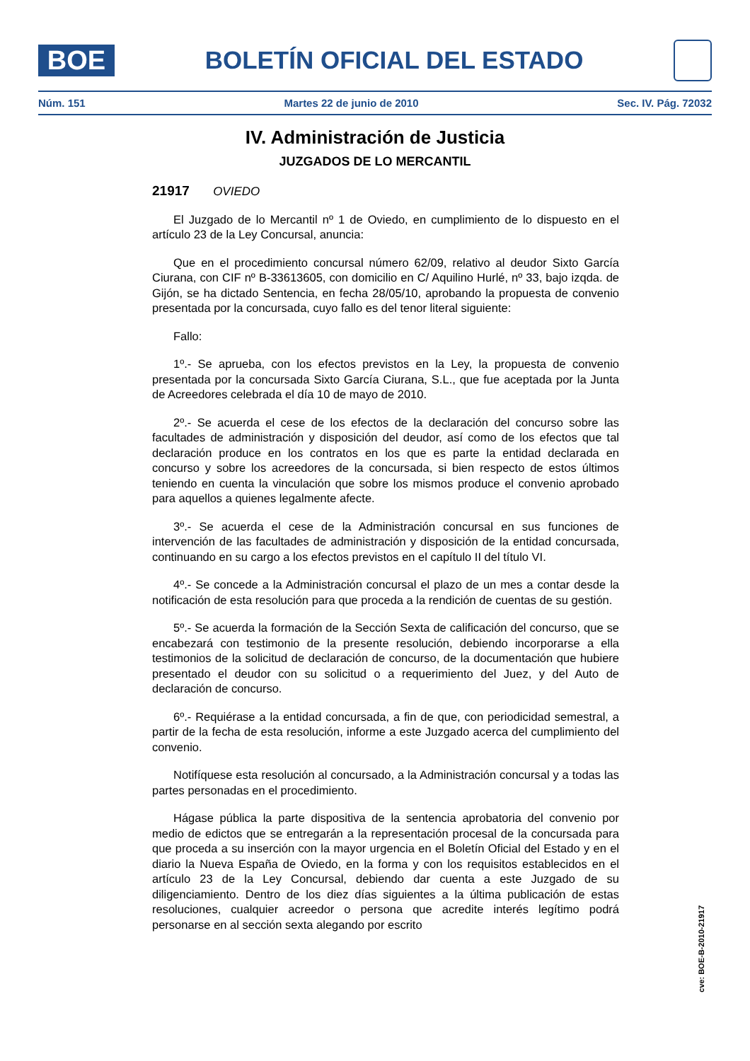BOE
BOLETÍN OFICIAL DEL ESTADO
Núm. 151 Martes 22 de junio de 2010 Sec. IV. Pág. 72032
IV. Administración de Justicia
JUZGADOS DE LO MERCANTIL
21917 OVIEDO
El Juzgado de lo Mercantil nº 1 de Oviedo, en cumplimiento de lo dispuesto en el artículo 23 de la Ley Concursal, anuncia:
Que en el procedimiento concursal número 62/09, relativo al deudor Sixto García Ciurana, con CIF nº B-33613605, con domicilio en C/ Aquilino Hurlé, nº 33, bajo izqda. de Gijón, se ha dictado Sentencia, en fecha 28/05/10, aprobando la propuesta de convenio presentada por la concursada, cuyo fallo es del tenor literal siguiente:
Fallo:
1º.- Se aprueba, con los efectos previstos en la Ley, la propuesta de convenio presentada por la concursada Sixto García Ciurana, S.L., que fue aceptada por la Junta de Acreedores celebrada el día 10 de mayo de 2010.
2º.- Se acuerda el cese de los efectos de la declaración del concurso sobre las facultades de administración y disposición del deudor, así como de los efectos que tal declaración produce en los contratos en los que es parte la entidad declarada en concurso y sobre los acreedores de la concursada, si bien respecto de estos últimos teniendo en cuenta la vinculación que sobre los mismos produce el convenio aprobado para aquellos a quienes legalmente afecte.
3º.- Se acuerda el cese de la Administración concursal en sus funciones de intervención de las facultades de administración y disposición de la entidad concursada, continuando en su cargo a los efectos previstos en el capítulo II del título VI.
4º.- Se concede a la Administración concursal el plazo de un mes a contar desde la notificación de esta resolución para que proceda a la rendición de cuentas de su gestión.
5º.- Se acuerda la formación de la Sección Sexta de calificación del concurso, que se encabezará con testimonio de la presente resolución, debiendo incorporarse a ella testimonios de la solicitud de declaración de concurso, de la documentación que hubiere presentado el deudor con su solicitud o a requerimiento del Juez, y del Auto de declaración de concurso.
6º.- Requiérase a la entidad concursada, a fin de que, con periodicidad semestral, a partir de la fecha de esta resolución, informe a este Juzgado acerca del cumplimiento del convenio.
Notifíquese esta resolución al concursado, a la Administración concursal y a todas las partes personadas en el procedimiento.
Hágase pública la parte dispositiva de la sentencia aprobatoria del convenio por medio de edictos que se entregarán a la representación procesal de la concursada para que proceda a su inserción con la mayor urgencia en el Boletín Oficial del Estado y en el diario la Nueva España de Oviedo, en la forma y con los requisitos establecidos en el artículo 23 de la Ley Concursal, debiendo dar cuenta a este Juzgado de su diligenciamiento. Dentro de los diez días siguientes a la última publicación de estas resoluciones, cualquier acreedor o persona que acredite interés legítimo podrá personarse en al sección sexta alegando por escrito
cve: BOE-B-2010-21917